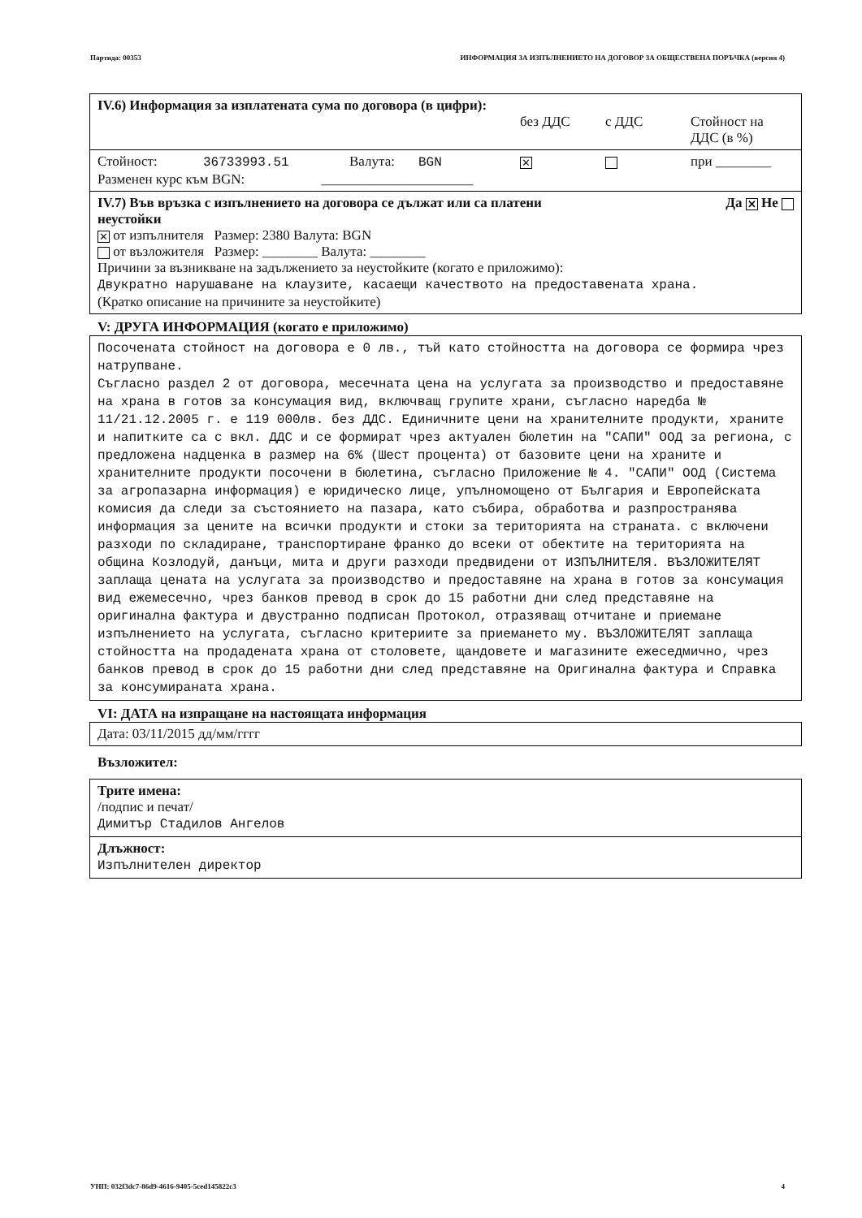Партида: 00353 ИНФОРМАЦИЯ ЗА ИЗПЪЛНЕНИЕТО НА ДОГОВОР ЗА ОБЩЕСТВЕНА ПОРЪЧКА (версия 4)
IV.6) Информация за изплатената сума по договора (в цифри):
без ДДС с ДДС Стойност на
ДДС (в %)
Стойност: 36733993.51 Валута: BGN ✕ при ________
Разменен курс към BGN: ______________________
IV.7) Във връзка с изпълнението на договора се дължат или са платени
неустойки
Да ✕ Не
✕ от изпълнителя Размер: 2380 Валута: BGN
от възложителя Размер: ________ Валута: ________
Причини за възникване на задължението за неустойките (когато е приложимо):
Двукратно нарушаване на клаузите, касаещи качеството на предоставената храна.
(Кратко описание на причините за неустойките)
V: ДРУГА ИНФОРМАЦИЯ (когато е приложимо)
Посочената стойност на договора е 0 лв., тъй като стойността на договора се формира чрез натрупване.
Съгласно раздел 2 от договора, месечната цена на услугата за производство и предоставяне на храна в готов за консумация вид, включващ групите храни, съгласно наредба № 11/21.12.2005 г. е 119 000лв. без ДДС. Единичните цени на хранителните продукти, храните и напитките са с вкл. ДДС и се формират чрез актуален бюлетин на "САПИ" ООД за региона, с предложена надценка в размер на 6% (Шест процента) от базовите цени на храните и хранителните продукти посочени в бюлетина, съгласно Приложение № 4. "САПИ" ООД (Система за агропазарна информация) е юридическо лице, упълномощено от България и Европейската комисия да следи за състоянието на пазара, като събира, обработва и разпространява информация за цените на всички продукти и стоки за територията на страната. с включени разходи по складиране, транспортиране франко до всеки от обектите на територията на община Козлодуй, данъци, мита и други разходи предвидени от ИЗПЪЛНИТЕЛЯ. ВЪЗЛОЖИТЕЛЯТ заплаща цената на услугата за производство и предоставяне на храна в готов за консумация вид ежемесечно, чрез банков превод в срок до 15 работни дни след представяне на оригинална фактура и двустранно подписан Протокол, отразяващ отчитане и приемане изпълнението на услугата, съгласно критериите за приемането му. ВЪЗЛОЖИТЕЛЯТ заплаща стойността на продадената храна от столовете, щандовете и магазините ежеседмично, чрез банков превод в срок до 15 работни дни след представяне на Оригинална фактура и Справка за консумираната храна.
VI: ДАТА на изпращане на настоящата информация
Дата: 03/11/2015 дд/мм/гггг
Възложител:
Трите имена:
/подпис и печат/
Димитър Стадилов Ангелов
Длъжност:
Изпълнителен директор
УНП: 032f3dc7-86d9-4616-9405-5ced145822c3 4